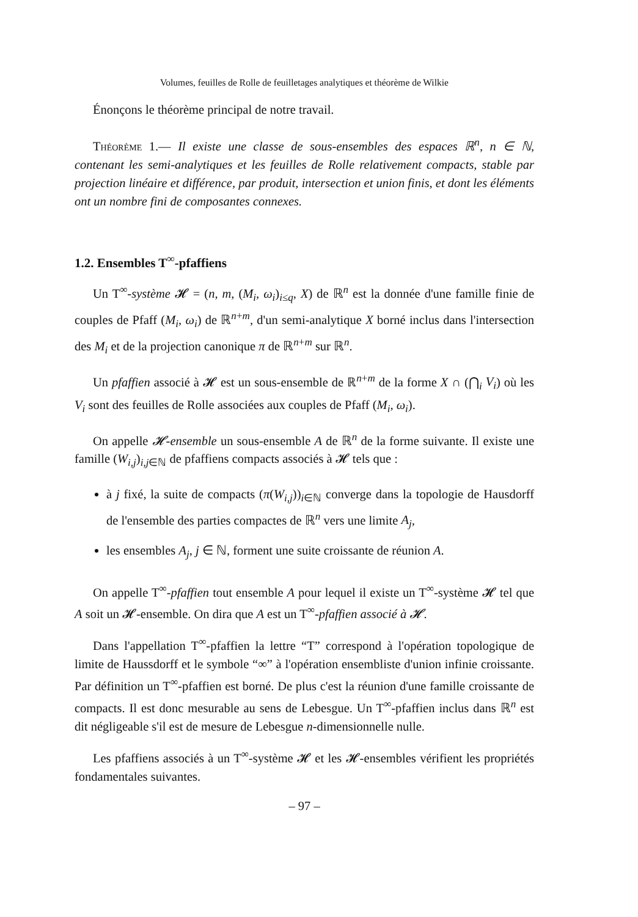Volumes, feuilles de Rolle de feuilletages analytiques et théorème de Wilkie
Énonçons le théorème principal de notre travail.
Théorème 1.— Il existe une classe de sous-ensembles des espaces ℝ<sup>n</sup>, n ∈ ℕ, contenant les semi-analytiques et les feuilles de Rolle relativement compacts, stable par projection linéaire et différence, par produit, intersection et union finis, et dont les éléments ont un nombre fini de composantes connexes.
1.2. Ensembles T<sup>∞</sup>-pfaffiens
Un T<sup>∞</sup>-système 𝓗 = (n, m, (M<sub>i</sub>, ω<sub>i</sub>)<sub>i≤q</sub>, X) de ℝ<sup>n</sup> est la donnée d'une famille finie de couples de Pfaff (M<sub>i</sub>, ω<sub>i</sub>) de ℝ<sup>n+m</sup>, d'un semi-analytique X borné inclus dans l'intersection des M<sub>i</sub> et de la projection canonique π de ℝ<sup>n+m</sup> sur ℝ<sup>n</sup>.
Un pfaffien associé à 𝓗 est un sous-ensemble de ℝ<sup>n+m</sup> de la forme X ∩ (⋂<sub>i</sub> V<sub>i</sub>) où les V<sub>i</sub> sont des feuilles de Rolle associées aux couples de Pfaff (M<sub>i</sub>, ω<sub>i</sub>).
On appelle 𝓗-ensemble un sous-ensemble A de ℝ<sup>n</sup> de la forme suivante. Il existe une famille (W<sub>i,j</sub>)<sub>i,j∈ℕ</sub> de pfaffiens compacts associés à 𝓗 tels que :
à j fixé, la suite de compacts (π(W<sub>i,j</sub>))<sub>i∈ℕ</sub> converge dans la topologie de Hausdorff de l'ensemble des parties compactes de ℝ<sup>n</sup> vers une limite A<sub>j</sub>,
les ensembles A<sub>j</sub>, j ∈ ℕ, forment une suite croissante de réunion A.
On appelle T<sup>∞</sup>-pfaffien tout ensemble A pour lequel il existe un T<sup>∞</sup>-système 𝓗 tel que A soit un 𝓗-ensemble. On dira que A est un T<sup>∞</sup>-pfaffien associé à 𝓗.
Dans l'appellation T<sup>∞</sup>-pfaffien la lettre “T” correspond à l'opération topologique de limite de Haussdorff et le symbole “∞” à l'opération ensembliste d'union infinie croissante. Par définition un T<sup>∞</sup>-pfaffien est borné. De plus c'est la réunion d'une famille croissante de compacts. Il est donc mesurable au sens de Lebesgue. Un T<sup>∞</sup>-pfaffien inclus dans ℝ<sup>n</sup> est dit négligeable s'il est de mesure de Lebesgue n-dimensionnelle nulle.
Les pfaffiens associés à un T<sup>∞</sup>-système 𝓗 et les 𝓗-ensembles vérifient les propriétés fondamentales suivantes.
– 97 –